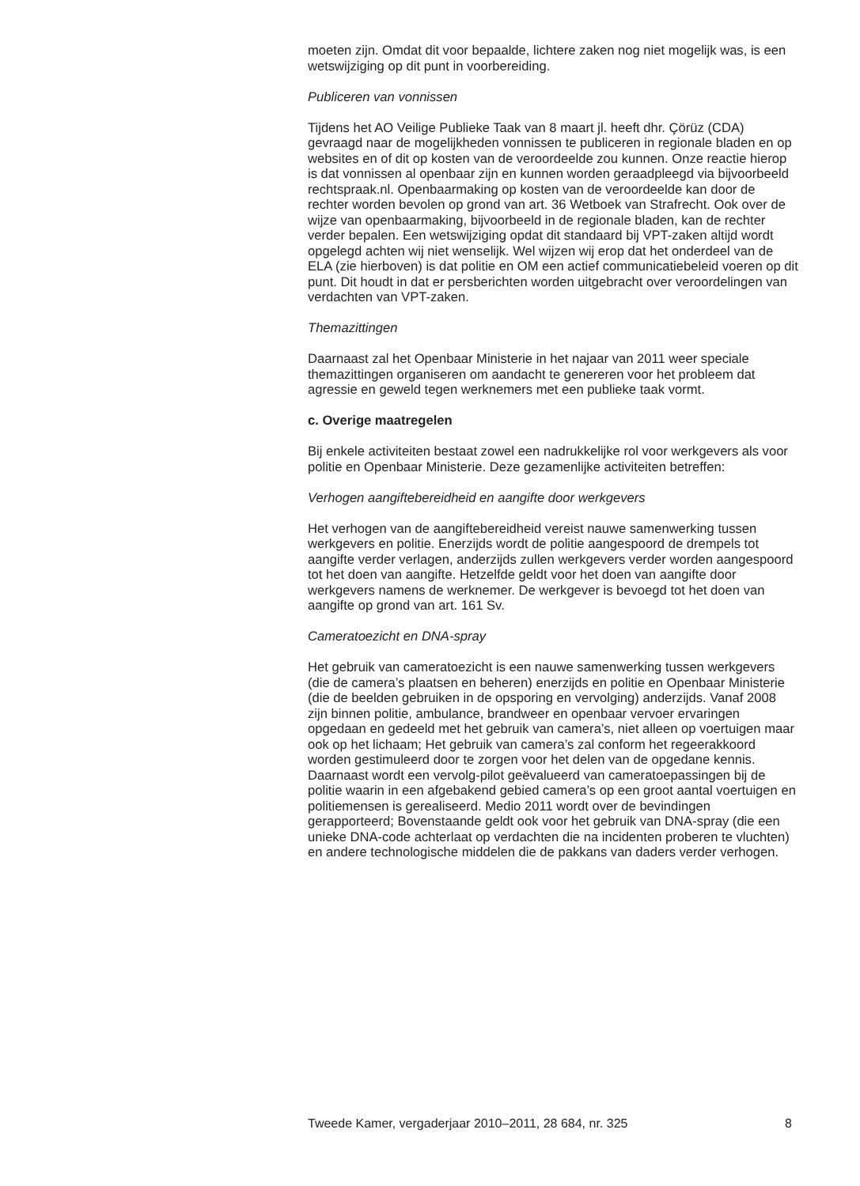moeten zijn. Omdat dit voor bepaalde, lichtere zaken nog niet mogelijk was, is een wetswijziging op dit punt in voorbereiding.
Publiceren van vonnissen
Tijdens het AO Veilige Publieke Taak van 8 maart jl. heeft dhr. Çörüz (CDA) gevraagd naar de mogelijkheden vonnissen te publiceren in regionale bladen en op websites en of dit op kosten van de veroordeelde zou kunnen. Onze reactie hierop is dat vonnissen al openbaar zijn en kunnen worden geraadpleegd via bijvoorbeeld rechtspraak.nl. Openbaarmaking op kosten van de veroordeelde kan door de rechter worden bevolen op grond van art. 36 Wetboek van Strafrecht. Ook over de wijze van openbaarmaking, bijvoorbeeld in de regionale bladen, kan de rechter verder bepalen. Een wetswijziging opdat dit standaard bij VPT-zaken altijd wordt opgelegd achten wij niet wenselijk. Wel wijzen wij erop dat het onderdeel van de ELA (zie hierboven) is dat politie en OM een actief communicatiebeleid voeren op dit punt. Dit houdt in dat er persberichten worden uitgebracht over veroordelingen van verdachten van VPT-zaken.
Themazittingen
Daarnaast zal het Openbaar Ministerie in het najaar van 2011 weer speciale themazittingen organiseren om aandacht te genereren voor het probleem dat agressie en geweld tegen werknemers met een publieke taak vormt.
c. Overige maatregelen
Bij enkele activiteiten bestaat zowel een nadrukkelijke rol voor werkgevers als voor politie en Openbaar Ministerie. Deze gezamenlijke activiteiten betreffen:
Verhogen aangiftebereidheid en aangifte door werkgevers
Het verhogen van de aangiftebereidheid vereist nauwe samenwerking tussen werkgevers en politie. Enerzijds wordt de politie aangespoord de drempels tot aangifte verder verlagen, anderzijds zullen werkgevers verder worden aangespoord tot het doen van aangifte. Hetzelfde geldt voor het doen van aangifte door werkgevers namens de werknemer. De werkgever is bevoegd tot het doen van aangifte op grond van art. 161 Sv.
Cameratoezicht en DNA-spray
Het gebruik van cameratoezicht is een nauwe samenwerking tussen werkgevers (die de camera’s plaatsen en beheren) enerzijds en politie en Openbaar Ministerie (die de beelden gebruiken in de opsporing en vervolging) anderzijds. Vanaf 2008 zijn binnen politie, ambulance, brandweer en openbaar vervoer ervaringen opgedaan en gedeeld met het gebruik van camera’s, niet alleen op voertuigen maar ook op het lichaam; Het gebruik van camera’s zal conform het regeerakkoord worden gestimuleerd door te zorgen voor het delen van de opgedane kennis. Daarnaast wordt een vervolg-pilot geëvalueerd van cameratoepassingen bij de politie waarin in een afgebakend gebied camera’s op een groot aantal voertuigen en politiemensen is gerealiseerd. Medio 2011 wordt over de bevindingen gerapporteerd; Bovenstaande geldt ook voor het gebruik van DNA-spray (die een unieke DNA-code achterlaat op verdachten die na incidenten proberen te vluchten) en andere technologische middelen die de pakkans van daders verder verhogen.
Tweede Kamer, vergaderjaar 2010–2011, 28 684, nr. 325 8